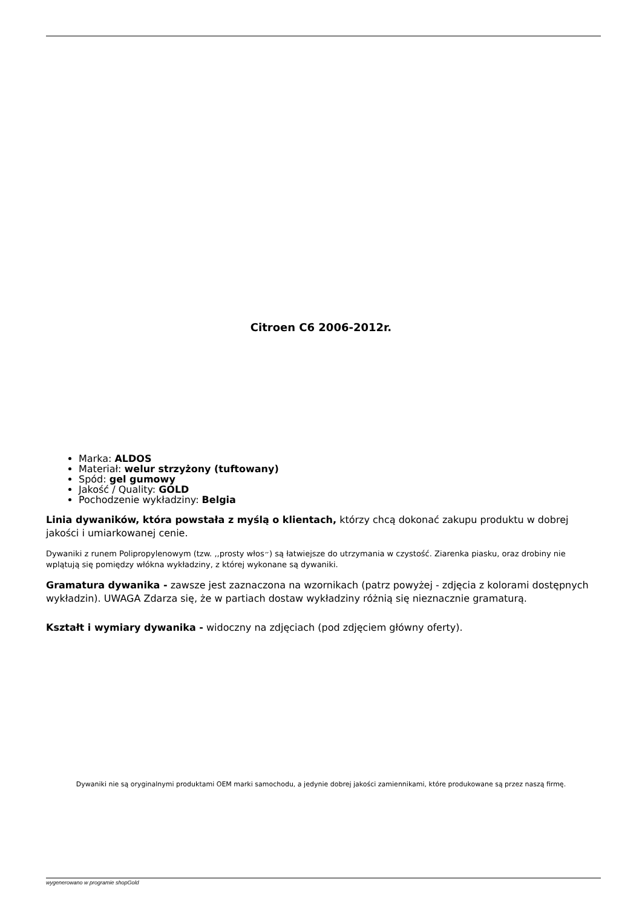Citroen C6 2006-2012r.
Marka: ALDOS
Materiał: welur strzyżony (tuftowany)
Spód: gel gumowy
Jakość / Quality: GOLD
Pochodzenie wykładziny: Belgia
Linia dywaników, która powstała z myślą o klientach, którzy chcą dokonać zakupu produktu w dobrej jakości i umiarkowanej cenie.
Dywaniki z runem Polipropylenowym (tzw. ,,prosty włos״) są łatwiejsze do utrzymania w czystość. Ziarenka piasku, oraz drobiny nie wplątują się pomiędzy włókna wykładziny, z której wykonane są dywaniki.
Gramatura dywanika - zawsze jest zaznaczona na wzornikach (patrz powyżej - zdjęcia z kolorami dostępnych wykładzin). UWAGA Zdarza się, że w partiach dostaw wykładziny różnią się nieznacznie gramaturą.
Kształt i wymiary dywanika - widoczny na zdjęciach (pod zdjęciem główny oferty).
Dywaniki nie są oryginalnymi produktami OEM marki samochodu, a jedynie dobrej jakości zamiennikami, które produkowane są przez naszą firmę.
wygenerowano w programie shopGold